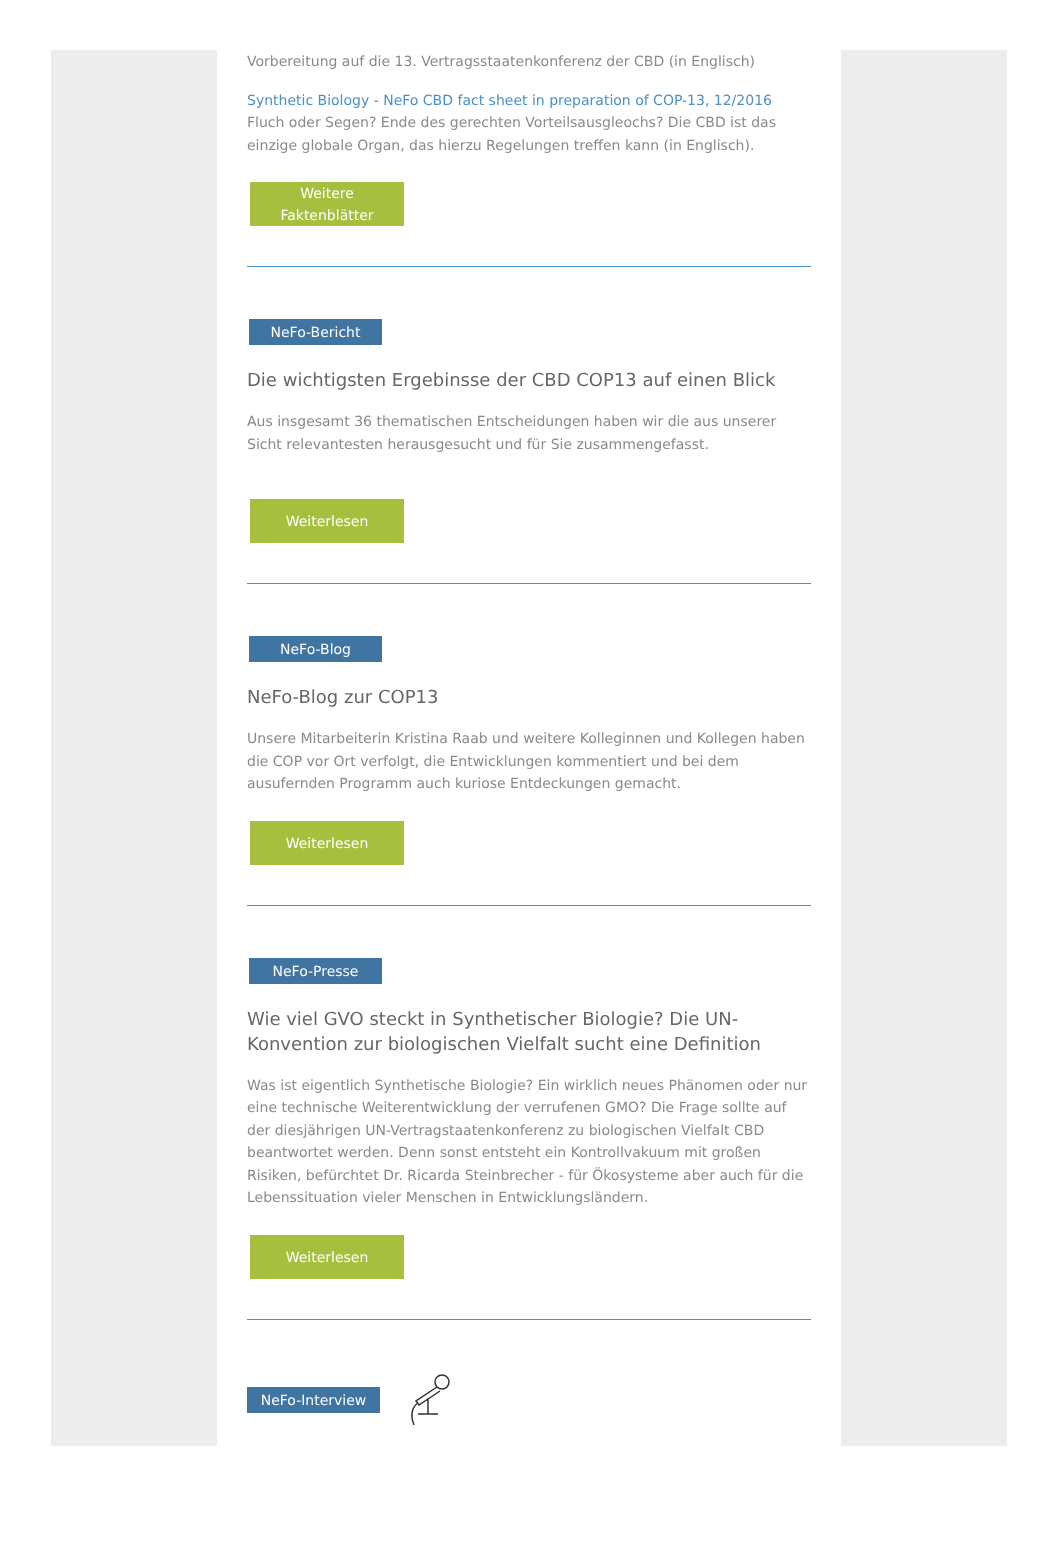Vorbereitung auf die 13. Vertragsstaatenkonferenz der CBD (in Englisch)
Synthetic Biology - NeFo CBD fact sheet in preparation of COP-13, 12/2016
Fluch oder Segen? Ende des gerechten Vorteilsausgleochs? Die CBD ist das einzige globale Organ, das hierzu Regelungen treffen kann (in Englisch).
Weitere
Faktenblätter
NeFo-Bericht
Die wichtigsten Ergebinsse der CBD COP13 auf einen Blick
Aus insgesamt 36 thematischen Entscheidungen haben wir die aus unserer Sicht relevantesten herausgesucht und für Sie zusammengefasst.
Weiterlesen
NeFo-Blog
NeFo-Blog zur COP13
Unsere Mitarbeiterin Kristina Raab und weitere Kolleginnen und Kollegen haben die COP vor Ort verfolgt, die Entwicklungen kommentiert und bei dem ausufernden Programm auch kuriose Entdeckungen gemacht.
Weiterlesen
NeFo-Presse
Wie viel GVO steckt in Synthetischer Biologie? Die UN-Konvention zur biologischen Vielfalt sucht eine Definition
Was ist eigentlich Synthetische Biologie? Ein wirklich neues Phänomen oder nur eine technische Weiterentwicklung der verrufenen GMO? Die Frage sollte auf der diesjährigen UN-Vertragstaatenkonferenz zu biologischen Vielfalt CBD beantwortet werden. Denn sonst entsteht ein Kontrollvakuum mit großen Risiken, befürchtet Dr. Ricarda Steinbrecher - für Ökosysteme aber auch für die Lebenssituation vieler Menschen in Entwicklungsländern.
Weiterlesen
NeFo-Interview